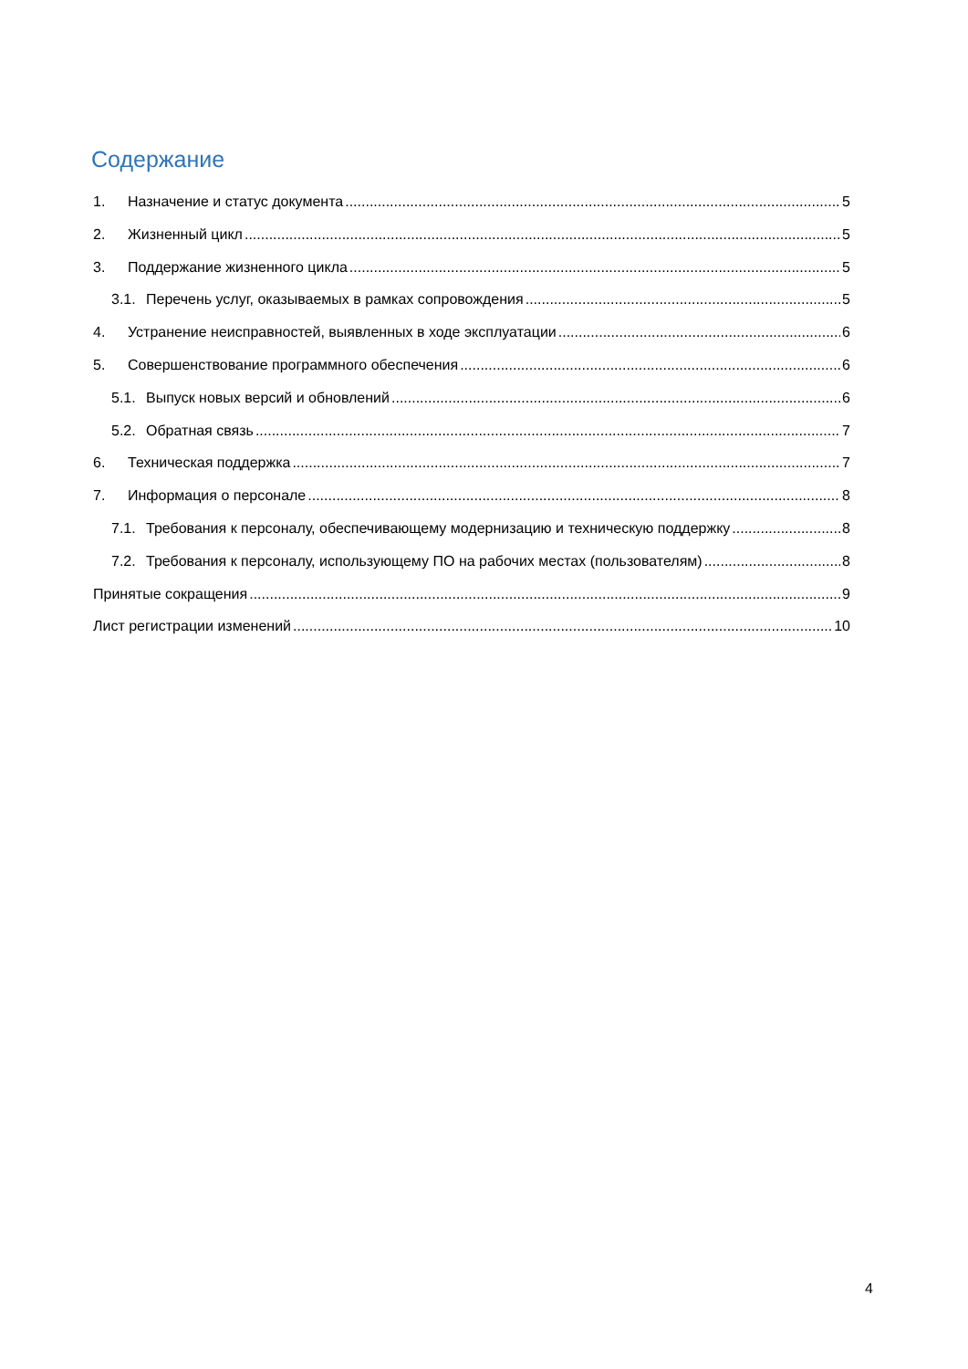Содержание
1. Назначение и статус документа 5
2. Жизненный цикл 5
3. Поддержание жизненного цикла 5
3.1. Перечень услуг, оказываемых в рамках сопровождения 5
4. Устранение неисправностей, выявленных в ходе эксплуатации 6
5. Совершенствование программного обеспечения 6
5.1. Выпуск новых версий и обновлений 6
5.2. Обратная связь 7
6. Техническая поддержка 7
7. Информация о персонале 8
7.1. Требования к персоналу, обеспечивающему модернизацию и техническую поддержку 8
7.2. Требования к персоналу, использующему ПО на рабочих местах (пользователям) 8
Принятые сокращения 9
Лист регистрации изменений 10
4